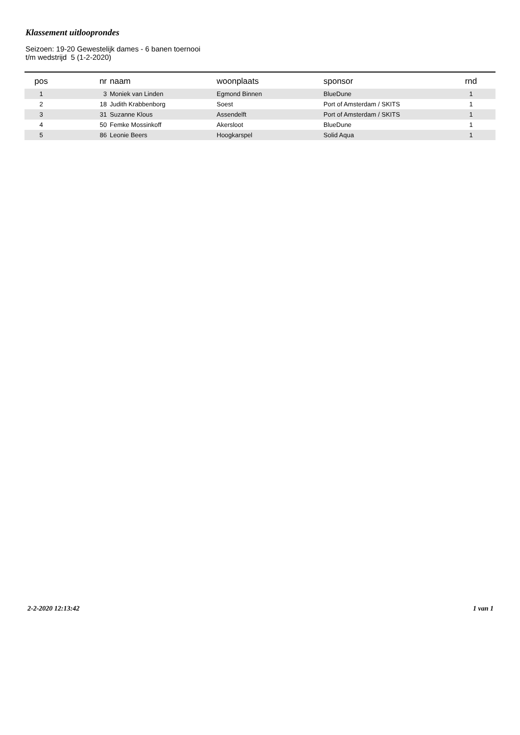Klassement uitlooprondes
Seizoen: 19-20 Gewestelijk dames - 6 banen toernooi
t/m wedstrijd 5 (1-2-2020)
| pos | nr | naam | woonplaats | sponsor | rnd |
| --- | --- | --- | --- | --- | --- |
| 1 | 3 | Moniek van Linden | Egmond Binnen | BlueDune | 1 |
| 2 | 18 | Judith Krabbenborg | Soest | Port of Amsterdam / SKITS | 1 |
| 3 | 31 | Suzanne Klous | Assendelft | Port of Amsterdam / SKITS | 1 |
| 4 | 50 | Femke Mossinkoff | Akersloot | BlueDune | 1 |
| 5 | 86 | Leonie Beers | Hoogkarspel | Solid Aqua | 1 |
2-2-2020 12:13:42 1 van 1